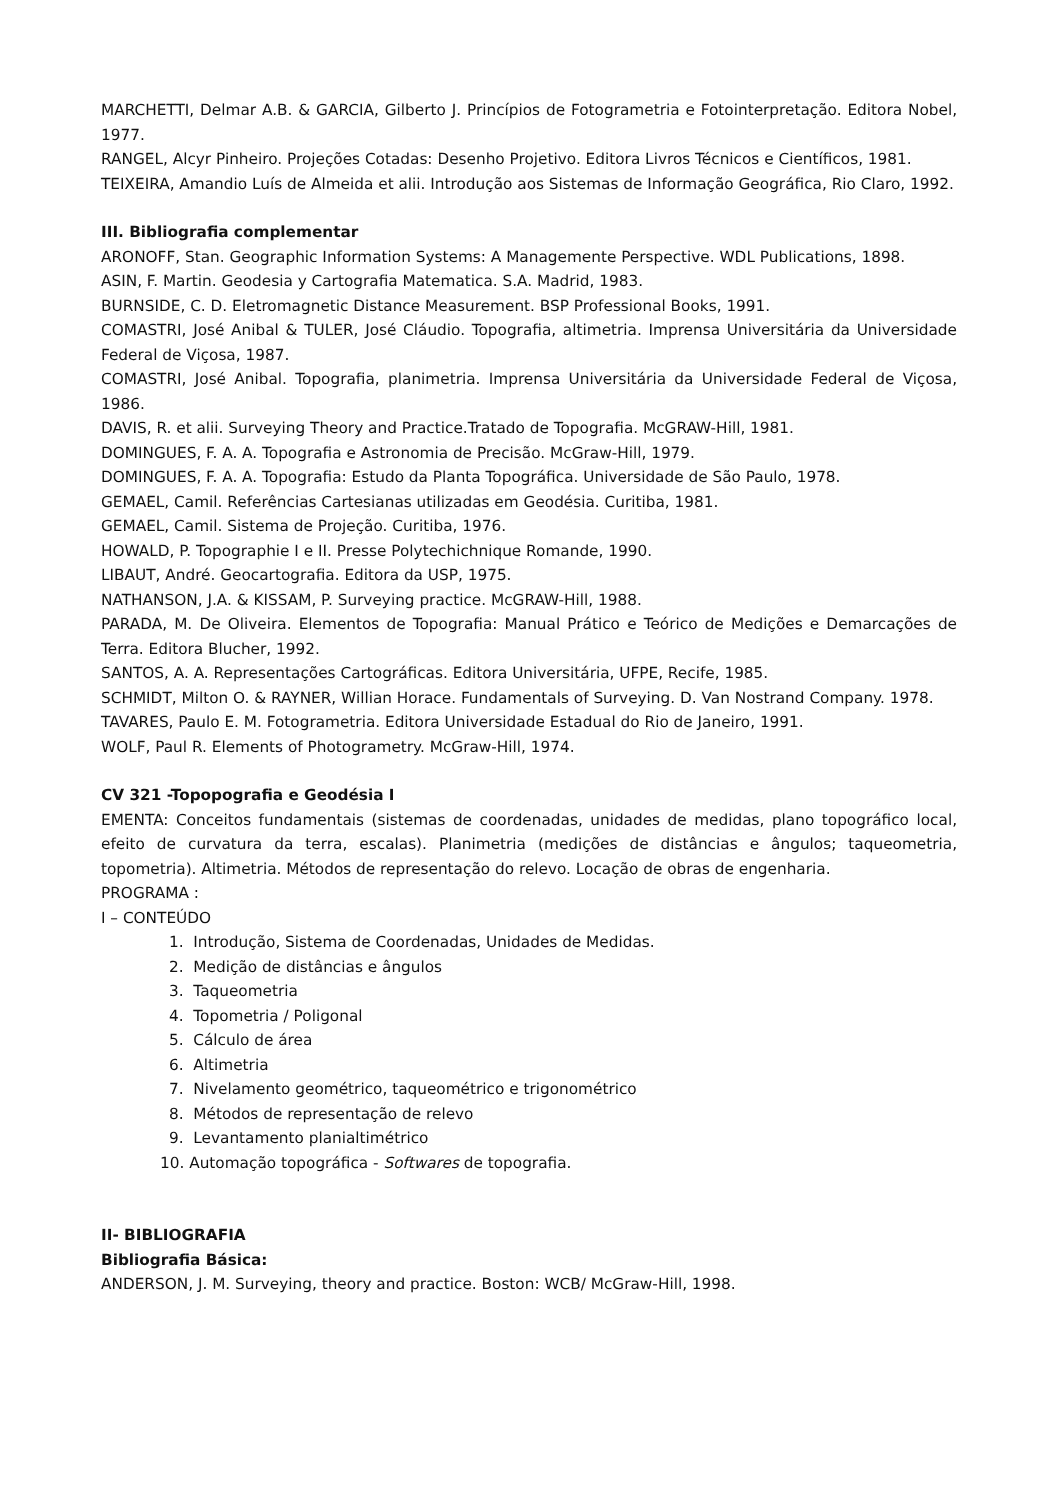MARCHETTI, Delmar A.B. & GARCIA, Gilberto J. Princípios de Fotogrametria e Fotointerpretação. Editora Nobel, 1977.
RANGEL, Alcyr Pinheiro. Projeções Cotadas: Desenho Projetivo. Editora Livros Técnicos e Científicos, 1981.
TEIXEIRA, Amandio Luís de Almeida et alii. Introdução aos Sistemas de Informação Geográfica, Rio Claro, 1992.
III. Bibliografia complementar
ARONOFF, Stan. Geographic Information Systems: A Managemente Perspective. WDL Publications, 1898.
ASIN, F. Martin. Geodesia y Cartografia Matematica. S.A. Madrid, 1983.
BURNSIDE, C. D. Eletromagnetic Distance Measurement. BSP Professional Books, 1991.
COMASTRI, José Anibal & TULER, José Cláudio. Topografia, altimetria. Imprensa Universitária da Universidade Federal de Viçosa, 1987.
COMASTRI, José Anibal. Topografia, planimetria. Imprensa Universitária da Universidade Federal de Viçosa, 1986.
DAVIS, R. et alii. Surveying Theory and Practice.Tratado de Topografia. McGRAW-Hill, 1981.
DOMINGUES, F. A. A. Topografia e Astronomia de Precisão. McGraw-Hill, 1979.
DOMINGUES, F. A. A. Topografia: Estudo da Planta Topográfica. Universidade de São Paulo, 1978.
GEMAEL, Camil. Referências Cartesianas utilizadas em Geodésia. Curitiba, 1981.
GEMAEL, Camil. Sistema de Projeção. Curitiba, 1976.
HOWALD, P. Topographie I e II. Presse Polytechichnique Romande, 1990.
LIBAUT, André. Geocartografia. Editora da USP, 1975.
NATHANSON, J.A. & KISSAM, P. Surveying practice. McGRAW-Hill, 1988.
PARADA, M. De Oliveira. Elementos de Topografia: Manual Prático e Teórico de Medições e Demarcações de Terra. Editora Blucher, 1992.
SANTOS, A. A. Representações Cartográficas. Editora Universitária, UFPE, Recife, 1985.
SCHMIDT, Milton O. & RAYNER, Willian Horace. Fundamentals of Surveying. D. Van Nostrand Company. 1978.
TAVARES, Paulo E. M. Fotogrametria. Editora Universidade Estadual do Rio de Janeiro, 1991.
WOLF, Paul R. Elements of Photogrametry. McGraw-Hill, 1974.
CV 321 -Topopografia e Geodésia I
EMENTA: Conceitos fundamentais (sistemas de coordenadas, unidades de medidas, plano topográfico local, efeito de curvatura da terra, escalas). Planimetria (medições de distâncias e ângulos; taqueometria, topometria). Altimetria. Métodos de representação do relevo. Locação de obras de engenharia.
PROGRAMA :
I – CONTEÚDO
1. Introdução, Sistema de Coordenadas, Unidades de Medidas.
2. Medição de distâncias e ângulos
3. Taqueometria
4. Topometria / Poligonal
5. Cálculo de área
6. Altimetria
7. Nivelamento geométrico, taqueométrico e trigonométrico
8. Métodos de representação de relevo
9. Levantamento planialtimétrico
10. Automação topográfica - Softwares de topografia.
II- BIBLIOGRAFIA
Bibliografia Básica:
ANDERSON, J. M. Surveying, theory and practice. Boston: WCB/ McGraw-Hill, 1998.